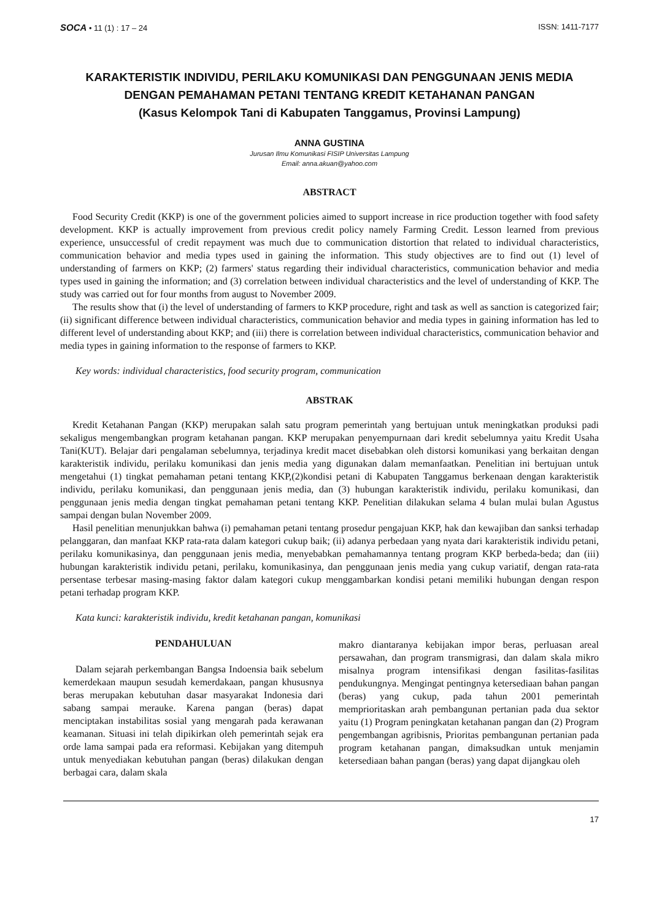SOCA • 11 (1) : 17 – 24 ISSN: 1411-7177
KARAKTERISTIK INDIVIDU, PERILAKU KOMUNIKASI DAN PENGGUNAAN JENIS MEDIA DENGAN PEMAHAMAN PETANI TENTANG KREDIT KETAHANAN PANGAN
(Kasus Kelompok Tani di Kabupaten Tanggamus, Provinsi Lampung)
ANNA GUSTINA
Jurusan Ilmu Komunikasi FISIP Universitas Lampung
Email: anna.akuan@yahoo.com
ABSTRACT
Food Security Credit (KKP) is one of the government policies aimed to support increase in rice production together with food safety development. KKP is actually improvement from previous credit policy namely Farming Credit. Lesson learned from previous experience, unsuccessful of credit repayment was much due to communication distortion that related to individual characteristics, communication behavior and media types used in gaining the information. This study objectives are to find out (1) level of understanding of farmers on KKP; (2) farmers' status regarding their individual characteristics, communication behavior and media types used in gaining the information; and (3) correlation between individual characteristics and the level of understanding of KKP. The study was carried out for four months from august to November 2009.
The results show that (i) the level of understanding of farmers to KKP procedure, right and task as well as sanction is categorized fair; (ii) significant difference between individual characteristics, communication behavior and media types in gaining information has led to different level of understanding about KKP; and (iii) there is correlation between individual characteristics, communication behavior and media types in gaining information to the response of farmers to KKP.
Key words: individual characteristics, food security program, communication
ABSTRAK
Kredit Ketahanan Pangan (KKP) merupakan salah satu program pemerintah yang bertujuan untuk meningkatkan produksi padi sekaligus mengembangkan program ketahanan pangan. KKP merupakan penyempurnaan dari kredit sebelumnya yaitu Kredit Usaha Tani(KUT). Belajar dari pengalaman sebelumnya, terjadinya kredit macet disebabkan oleh distorsi komunikasi yang berkaitan dengan karakteristik individu, perilaku komunikasi dan jenis media yang digunakan dalam memanfaatkan. Penelitian ini bertujuan untuk mengetahui (1) tingkat pemahaman petani tentang KKP,(2)kondisi petani di Kabupaten Tanggamus berkenaan dengan karakteristik individu, perilaku komunikasi, dan penggunaan jenis media, dan (3) hubungan karakteristik individu, perilaku komunikasi, dan penggunaan jenis media dengan tingkat pemahaman petani tentang KKP. Penelitian dilakukan selama 4 bulan mulai bulan Agustus sampai dengan bulan November 2009.
Hasil penelitian menunjukkan bahwa (i) pemahaman petani tentang prosedur pengajuan KKP, hak dan kewajiban dan sanksi terhadap pelanggaran, dan manfaat KKP rata-rata dalam kategori cukup baik; (ii) adanya perbedaan yang nyata dari karakteristik individu petani, perilaku komunikasinya, dan penggunaan jenis media, menyebabkan pemahamannya tentang program KKP berbeda-beda; dan (iii) hubungan karakteristik individu petani, perilaku, komunikasinya, dan penggunaan jenis media yang cukup variatif, dengan rata-rata persentase terbesar masing-masing faktor dalam kategori cukup menggambarkan kondisi petani memiliki hubungan dengan respon petani terhadap program KKP.
Kata kunci: karakteristik individu, kredit ketahanan pangan, komunikasi
PENDAHULUAN
Dalam sejarah perkembangan Bangsa Indoensia baik sebelum kemerdekaan maupun sesudah kemerdakaan, pangan khususnya beras merupakan kebutuhan dasar masyarakat Indonesia dari sabang sampai merauke. Karena pangan (beras) dapat menciptakan instabilitas sosial yang mengarah pada kerawanan keamanan. Situasi ini telah dipikirkan oleh pemerintah sejak era orde lama sampai pada era reformasi. Kebijakan yang ditempuh untuk menyediakan kebutuhan pangan (beras) dilakukan dengan berbagai cara, dalam skala
makro diantaranya kebijakan impor beras, perluasan areal persawahan, dan program transmigrasi, dan dalam skala mikro misalnya program intensifikasi dengan fasilitas-fasilitas pendukungnya. Mengingat pentingnya ketersediaan bahan pangan (beras) yang cukup, pada tahun 2001 pemerintah memprioritaskan arah pembangunan pertanian pada dua sektor yaitu (1) Program peningkatan ketahanan pangan dan (2) Program pengembangan agribisnis, Prioritas pembangunan pertanian pada program ketahanan pangan, dimaksudkan untuk menjamin ketersediaan bahan pangan (beras) yang dapat dijangkau oleh
17